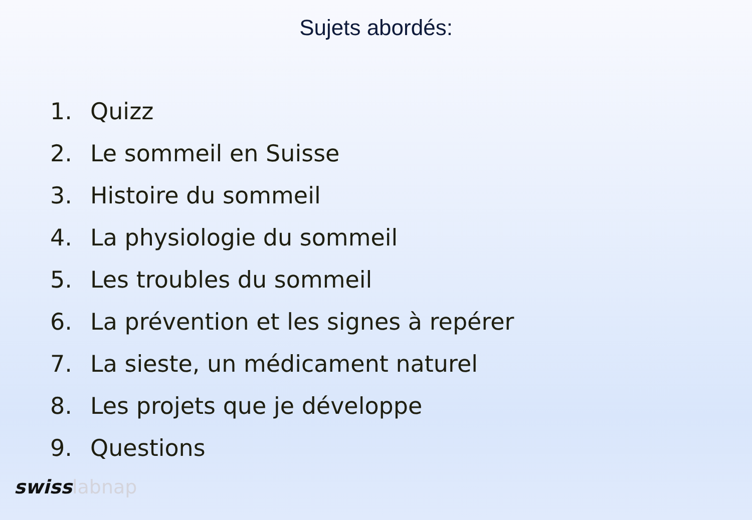Sujets abordés:
1. Quizz
2. Le sommeil en Suisse
3. Histoire du sommeil
4. La physiologie du sommeil
5. Les troubles du sommeil
6. La prévention et les signes à repérer
7. La sieste, un médicament naturel
8. Les projets que je développe
9. Questions
swisslabnap